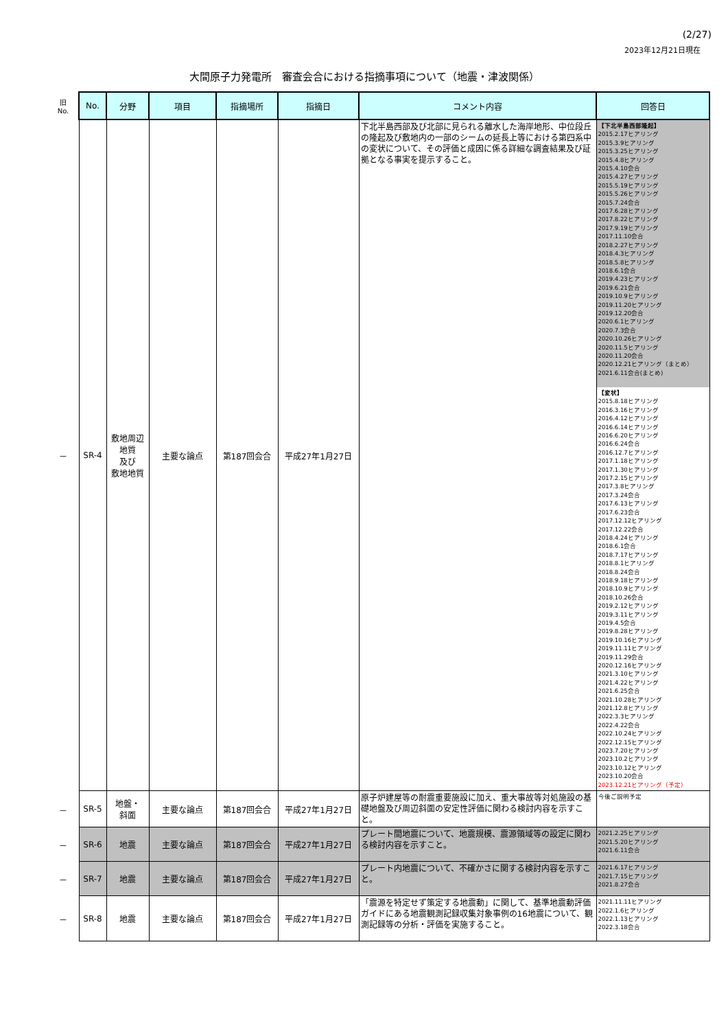(2/27)
2023年12月21日現在
大間原子力発電所　審査会合における指摘事項について（地震・津波関係）
| 旧 No. | No. | 分野 | 項目 | 指摘場所 | 指摘日 | コメント内容 | 回答日 |
| － | SR-4 | 敷地周辺 地質 及び 敷地地質 | 主要な論点 | 第187回会合 | 平成27年1月27日 | 下北半島西部及び北部に見られる離水した海岸地形、中位段丘の隆起及び敷地内の一部のシームの延長上等における第四系中の変状について、その評価と成因に係る詳細な調査結果及び証拠となる事実を提示すること。 | 【下北半島西部隆起】 2015.2.17ヒアリング 2015.3.9ヒアリング 2015.3.25ヒアリング 2015.4.8ヒアリング 2015.4.10会合 2015.4.27ヒアリング 2015.5.19ヒアリング 2015.5.26ヒアリング 2015.7.24会合 2017.6.28ヒアリング 2017.8.22ヒアリング 2017.9.19ヒアリング 2017.11.10会合 2018.2.27ヒアリング 2018.4.3ヒアリング 2018.5.8ヒアリング 2018.6.1会合 2019.4.23ヒアリング 2019.6.21会合 2019.10.9ヒアリング 2019.11.20ヒアリング 2019.12.20会合 2020.6.1ヒアリング 2020.7.3会合 2020.10.26ヒアリング 2020.11.5ヒアリング 2020.11.20会合 2020.12.21ヒアリング（まとめ） 2021.6.11会合(まとめ) 【変状】 2015.8.18ヒアリング 2016.3.16ヒアリング 2016.4.12ヒアリング 2016.6.14ヒアリング 2016.6.20ヒアリング 2016.6.24会合 2016.12.7ヒアリング 2017.1.18ヒアリング 2017.1.30ヒアリング 2017.2.15ヒアリング 2017.3.8ヒアリング 2017.3.24会合 2017.6.13ヒアリング 2017.6.23会合 2017.12.12ヒアリング 2017.12.22会合 2018.4.24ヒアリング 2018.6.1会合 2018.7.17ヒアリング 2018.8.1ヒアリング 2018.8.24会合 2018.9.18ヒアリング 2018.10.9ヒアリング 2018.10.26会合 2019.2.12ヒアリング 2019.3.11ヒアリング 2019.4.5会合 2019.8.28ヒアリング 2019.10.16ヒアリング 2019.11.11ヒアリング 2019.11.29会合 2020.12.16ヒアリング 2021.3.10ヒアリング 2021.4.22ヒアリング 2021.6.25会合 2021.10.28ヒアリング 2021.12.8ヒアリング 2022.3.3ヒアリング 2022.4.22会合 2022.10.24ヒアリング 2022.12.15ヒアリング 2023.7.20ヒアリング 2023.10.2ヒアリング 2023.10.12ヒアリング 2023.10.20会合 2023.12.21ヒアリング（予定） |
| － | SR-5 | 地盤・ 斜面 | 主要な論点 | 第187回会合 | 平成27年1月27日 | 原子炉建屋等の耐震重要施設に加え、重大事故等対処施設の基礎地盤及び周辺斜面の安定性評価に関わる検討内容を示すこと。 | 今後ご説明予定 |
| － | SR-6 | 地震 | 主要な論点 | 第187回会合 | 平成27年1月27日 | プレート間地震について、地震規模、震源領域等の設定に関わる検討内容を示すこと。 | 2021.2.25ヒアリング 2021.5.20ヒアリング 2021.6.11会合 |
| － | SR-7 | 地震 | 主要な論点 | 第187回会合 | 平成27年1月27日 | プレート内地震について、不確かさに関する検討内容を示すこと。 | 2021.6.17ヒアリング 2021.7.15ヒアリング 2021.8.27会合 |
| － | SR-8 | 地震 | 主要な論点 | 第187回会合 | 平成27年1月27日 | 「震源を特定せず策定する地震動」に関して、基準地震動評価ガイドにある地震観測記録収集対象事例の16地震について、観測記録等の分析・評価を実施すること。 | 2021.11.11ヒアリング 2022.1.6ヒアリング 2022.1.13ヒアリング 2022.3.18会合 |